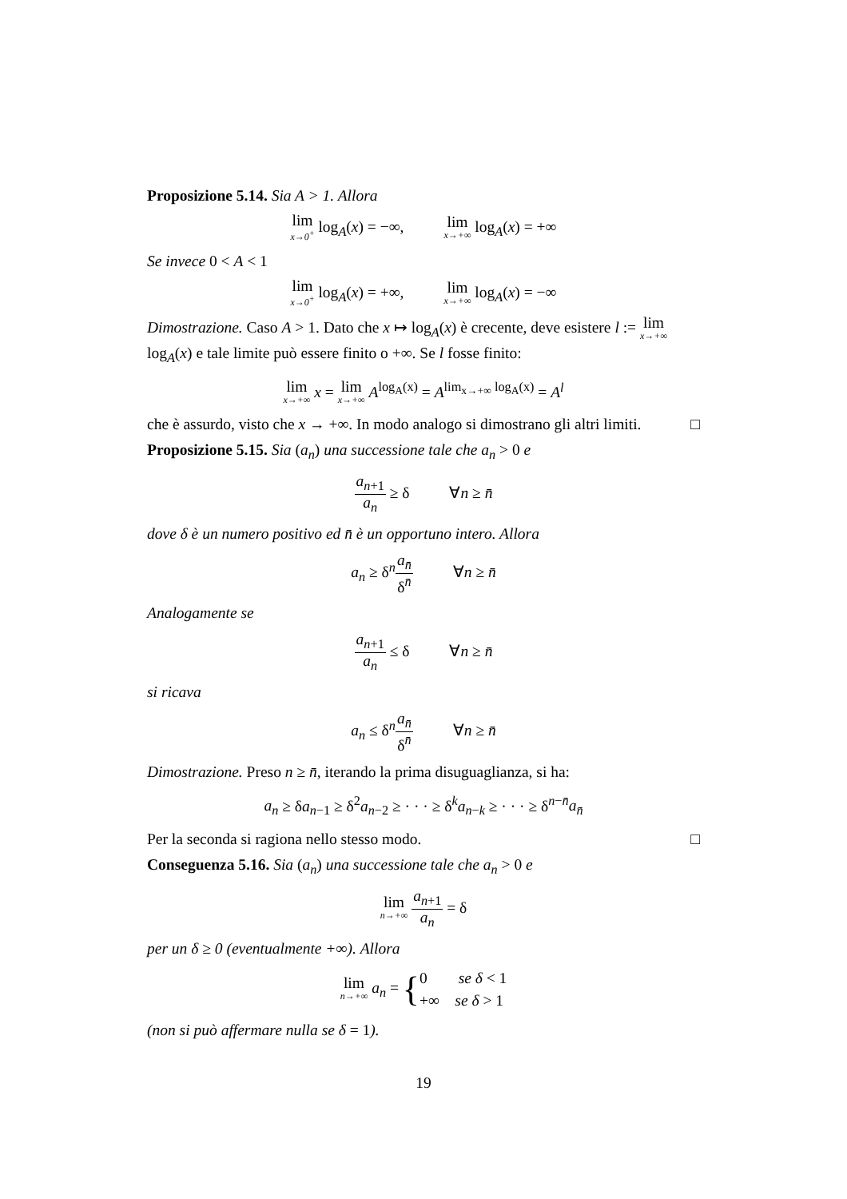Proposizione 5.14. Sia A > 1. Allora
lim x→0<sup>+</sup> log<sub>A</sub>(x) = −∞, lim x→+∞ log<sub>A</sub>(x) = +∞
Se invece 0 < A < 1
lim x→0<sup>+</sup> log<sub>A</sub>(x) = +∞, lim x→+∞ log<sub>A</sub>(x) = −∞
Dimostrazione. Caso A > 1. Dato che x ↦ log<sub>A</sub>(x) è crecente, deve esistere l := lim x→+∞ log<sub>A</sub>(x) e tale limite può essere finito o +∞. Se l fosse finito:
lim x→+∞ x = lim x→+∞ A<sup>log<sub>A</sub>(x)</sup> = A<sup>lim<sub>x→+∞</sub> log<sub>A</sub>(x)</sup> = A<sup>l</sup>
che è assurdo, visto che x → +∞. In modo analogo si dimostrano gli altri limiti. □
Proposizione 5.15. Sia (a<sub>n</sub>) una successione tale che a<sub>n</sub> > 0 e
a<sub>n+1</sub> a<sub>n</sub> ≥ δ ∀n ≥ n̄
dove δ è un numero positivo ed n̄ è un opportuno intero. Allora
a<sub>n</sub> ≥ δ<sup>n</sup>a<sub>n̄</sub> δ<sup>n̄</sup> ∀n ≥ n̄
Analogamente se
a<sub>n+1</sub> a<sub>n</sub> ≤ δ ∀n ≥ n̄
si ricava
a<sub>n</sub> ≤ δ<sup>n</sup>a<sub>n̄</sub> δ<sup>n̄</sup> ∀n ≥ n̄
Dimostrazione. Preso n ≥ n̄, iterando la prima disuguaglianza, si ha:
a<sub>n</sub> ≥ δa<sub>n−1</sub> ≥ δ<sup>2</sup>a<sub>n−2</sub> ≥ · · · ≥ δ<sup>k</sup>a<sub>n−k</sub> ≥ · · · ≥ δ<sup>n−n̄</sup>a<sub>n̄</sub>
Per la seconda si ragiona nello stesso modo. □
Conseguenza 5.16. Sia (a<sub>n</sub>) una successione tale che a<sub>n</sub> > 0 e
lim n→+∞ a<sub>n+1</sub> a<sub>n</sub> = δ
per un δ ≥ 0 (eventualmente +∞). Allora
lim n→+∞ a<sub>n</sub> = {0 se δ < 1
+∞ se δ > 1
(non si può affermare nulla se δ = 1).
19